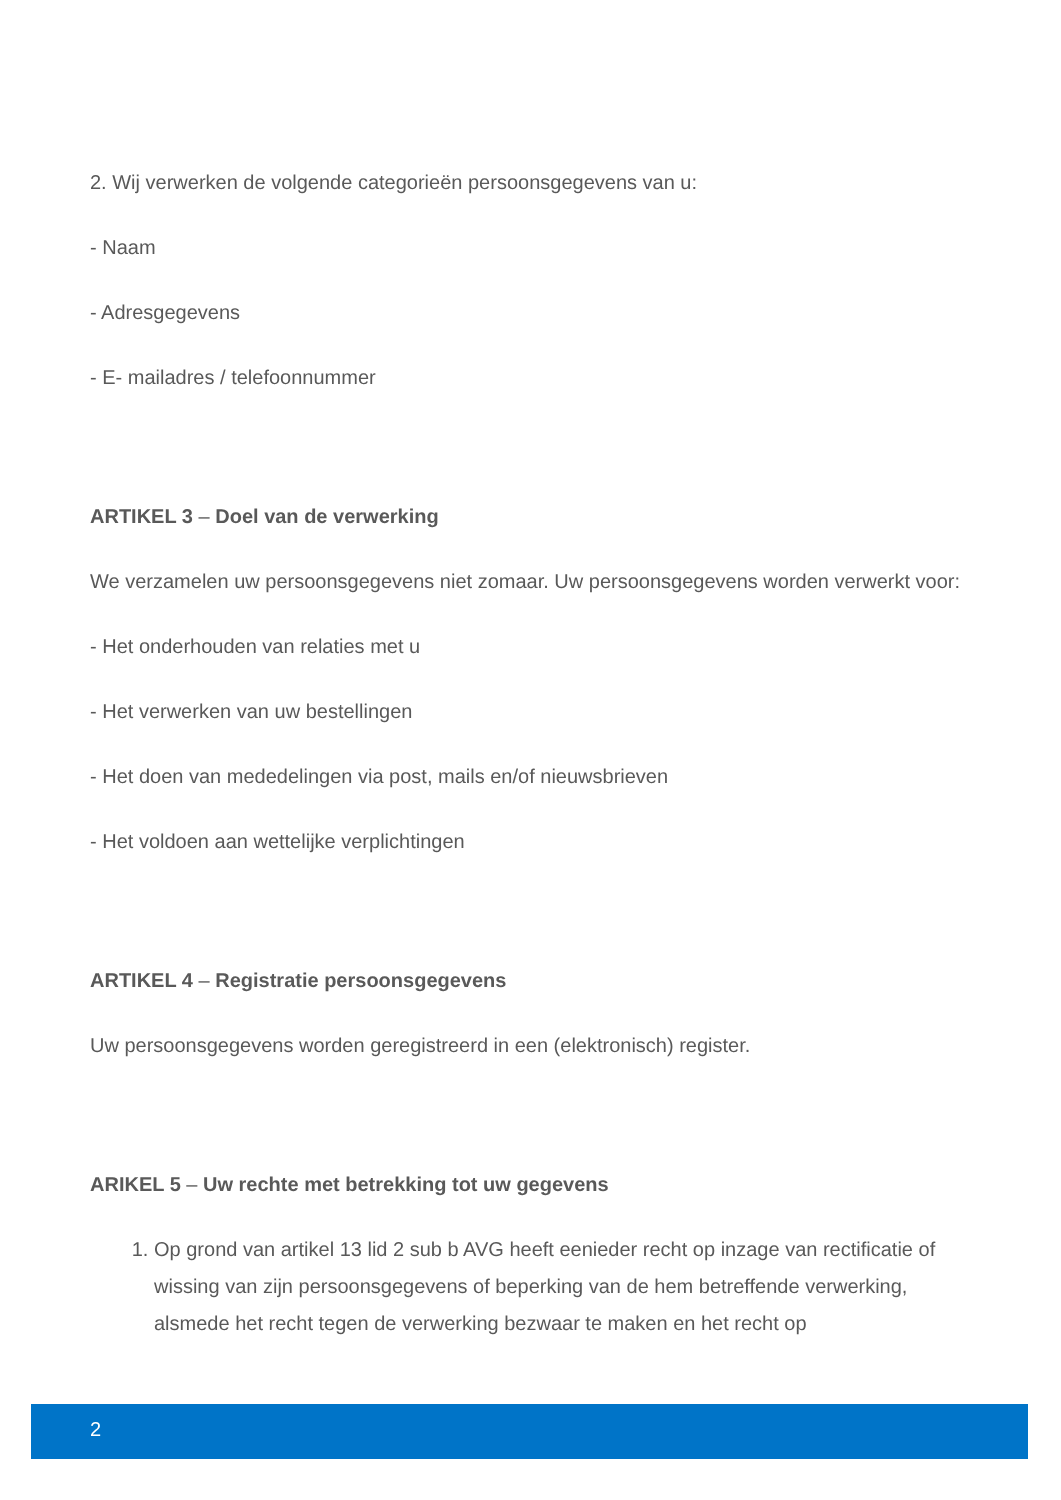2. Wij verwerken de volgende categorieën persoonsgegevens van u:
- Naam
- Adresgegevens
- E- mailadres / telefoonnummer
ARTIKEL 3 – Doel van de verwerking
We verzamelen uw persoonsgegevens niet zomaar. Uw persoonsgegevens worden verwerkt voor:
- Het onderhouden van relaties met u
- Het verwerken van uw bestellingen
- Het doen van mededelingen via post, mails en/of nieuwsbrieven
- Het voldoen aan wettelijke verplichtingen
ARTIKEL 4 – Registratie persoonsgegevens
Uw persoonsgegevens worden geregistreerd in een (elektronisch) register.
ARIKEL 5 – Uw rechte met betrekking tot uw gegevens
1. Op grond van artikel 13 lid 2 sub b AVG heeft eenieder recht op inzage van rectificatie of wissing van zijn persoonsgegevens of beperking van de hem betreffende verwerking, alsmede het recht tegen de verwerking bezwaar te maken en het recht op
2